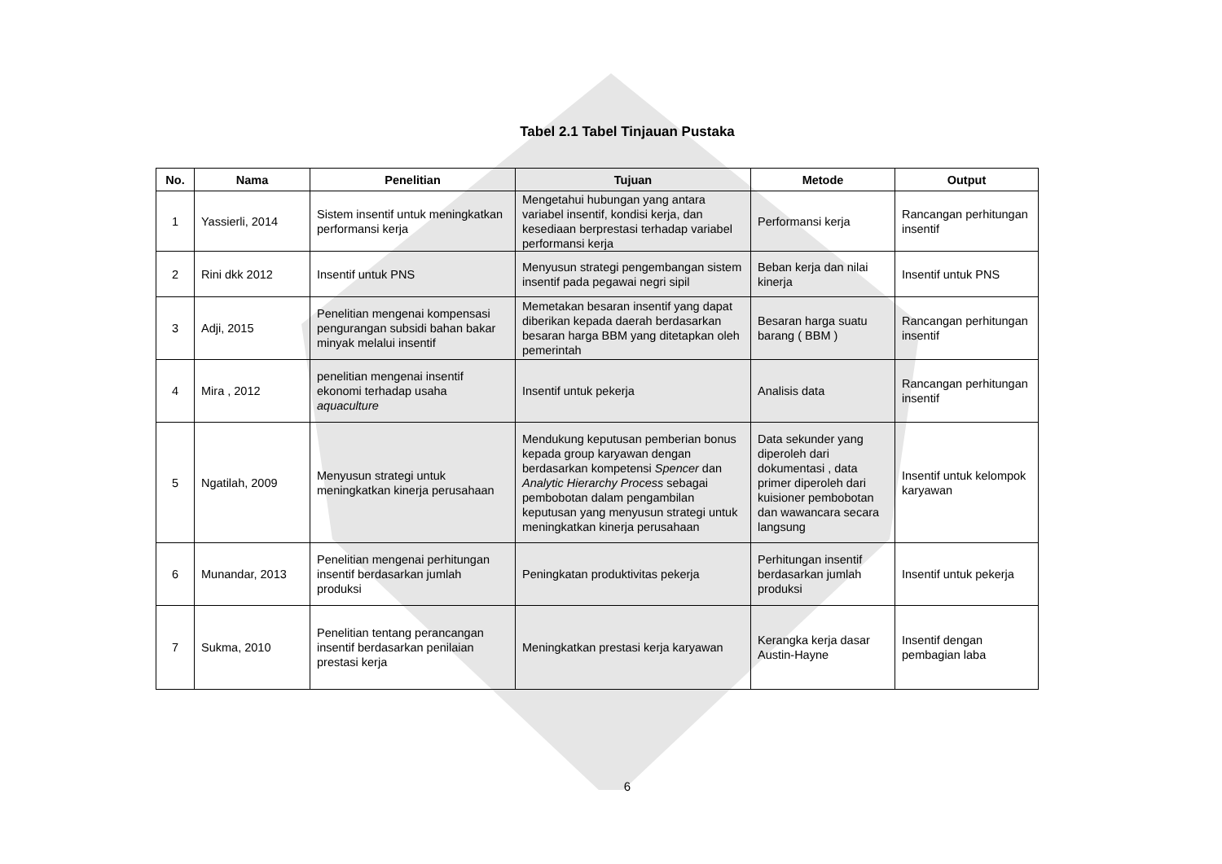Tabel 2.1 Tabel Tinjauan Pustaka
| No. | Nama | Penelitian | Tujuan | Metode | Output |
| --- | --- | --- | --- | --- | --- |
| 1 | Yassierli, 2014 | Sistem insentif untuk meningkatkan performansi kerja | Mengetahui hubungan yang antara variabel insentif, kondisi kerja, dan kesediaan berprestasi terhadap variabel performansi kerja | Performansi kerja | Rancangan perhitungan insentif |
| 2 | Rini dkk 2012 | Insentif untuk PNS | Menyusun strategi pengembangan sistem insentif pada pegawai negri sipil | Beban kerja dan nilai kinerja | Insentif untuk PNS |
| 3 | Adji, 2015 | Penelitian mengenai kompensasi pengurangan subsidi bahan bakar minyak melalui insentif | Memetakan besaran insentif yang dapat diberikan kepada daerah berdasarkan besaran harga BBM yang ditetapkan oleh pemerintah | Besaran harga suatu barang ( BBM ) | Rancangan perhitungan insentif |
| 4 | Mira , 2012 | penelitian mengenai insentif ekonomi terhadap usaha aquaculture | Insentif untuk pekerja | Analisis data | Rancangan perhitungan insentif |
| 5 | Ngatilah, 2009 | Menyusun strategi untuk meningkatkan kinerja perusahaan | Mendukung keputusan pemberian bonus kepada group karyawan dengan berdasarkan kompetensi Spencer dan Analytic Hierarchy Process sebagai pembobotan dalam pengambilan keputusan yang menyusun strategi untuk meningkatkan kinerja perusahaan | Data sekunder yang diperoleh dari dokumentasi , data primer diperoleh dari kuisioner pembobotan dan wawancara secara langsung | Insentif untuk kelompok karyawan |
| 6 | Munandar, 2013 | Penelitian mengenai perhitungan insentif berdasarkan jumlah produksi | Peningkatan produktivitas pekerja | Perhitungan insentif berdasarkan jumlah produksi | Insentif untuk pekerja |
| 7 | Sukma, 2010 | Penelitian tentang perancangan insentif berdasarkan penilaian prestasi kerja | Meningkatkan prestasi kerja karyawan | Kerangka kerja dasar Austin-Hayne | Insentif dengan pembagian laba |
6